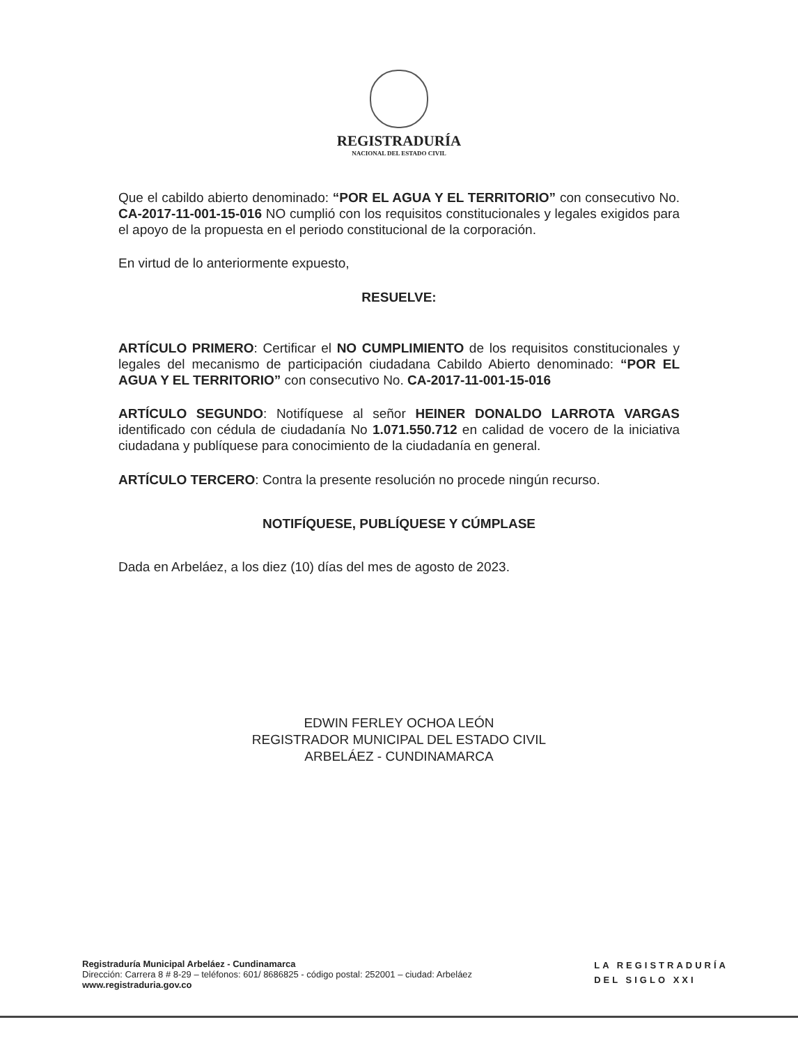REGISTRADURÍA
NACIONAL DEL ESTADO CIVIL
Que el cabildo abierto denominado: “POR EL AGUA Y EL TERRITORIO” con consecutivo No. CA-2017-11-001-15-016 NO cumplió con los requisitos constitucionales y legales exigidos para el apoyo de la propuesta en el periodo constitucional de la corporación.
En virtud de lo anteriormente expuesto,
RESUELVE:
ARTÍCULO PRIMERO: Certificar el NO CUMPLIMIENTO de los requisitos constitucionales y legales del mecanismo de participación ciudadana Cabildo Abierto denominado: “POR EL AGUA Y EL TERRITORIO” con consecutivo No. CA-2017-11-001-15-016
ARTÍCULO SEGUNDO: Notifíquese al señor HEINER DONALDO LARROTA VARGAS identificado con cédula de ciudadanía No 1.071.550.712 en calidad de vocero de la iniciativa ciudadana y publíquese para conocimiento de la ciudadanía en general.
ARTÍCULO TERCERO: Contra la presente resolución no procede ningún recurso.
NOTIFÍQUESE, PUBLÍQUESE Y CÚMPLASE
Dada en Arbeláez, a los diez (10) días del mes de agosto de 2023.
EDWIN FERLEY OCHOA LEÓN
REGISTRADOR MUNICIPAL DEL ESTADO CIVIL
ARBELÁEZ - CUNDINAMARCA
Registraduría Municipal Arbeláez - Cundinamarca
Dirección: Carrera 8 # 8-29 – teléfonos: 601/ 8686825 - código postal: 252001 – ciudad: Arbeláez
www.registraduria.gov.co
LA REGISTRADURÍA
DEL SIGLO XXI